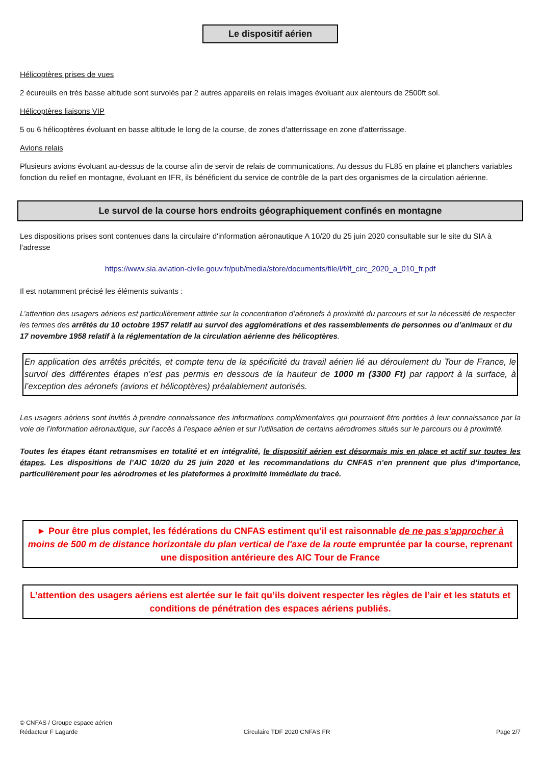Le dispositif aérien
Hélicoptères prises de vues
2 écureuils en très basse altitude sont survolés par 2 autres appareils en relais images évoluant aux alentours de 2500ft sol.
Hélicoptères liaisons VIP
5 ou 6 hélicoptères évoluant en basse altitude le long de la course, de zones d'atterrissage en zone d'atterrissage.
Avions relais
Plusieurs avions évoluant au-dessus de la course afin de servir de relais de communications. Au dessus du FL85 en plaine et planchers variables fonction du relief en montagne, évoluant en IFR, ils bénéficient du service de contrôle de la part des organismes de la circulation aérienne.
Le survol de la course hors endroits géographiquement confinés en montagne
Les dispositions prises sont contenues dans la circulaire d'information aéronautique A 10/20 du 25 juin 2020 consultable sur le site du SIA à l'adresse
https://www.sia.aviation-civile.gouv.fr/pub/media/store/documents/file/l/f/lf_circ_2020_a_010_fr.pdf
Il est notamment précisé les éléments suivants :
L’attention des usagers aériens est particulièrement attirée sur la concentration d’aéronefs à proximité du parcours et sur la nécessité de respecter les termes des arrêtés du 10 octobre 1957 relatif au survol des agglomérations et des rassemblements de personnes ou d’animaux et du 17 novembre 1958 relatif à la réglementation de la circulation aérienne des hélicoptères.
En application des arrêtés précités, et compte tenu de la spécificité du travail aérien lié au déroulement du Tour de France, le survol des différentes étapes n’est pas permis en dessous de la hauteur de 1000 m (3300 Ft) par rapport à la surface, à l’exception des aéronefs (avions et hélicoptères) préalablement autorisés.
Les usagers aériens sont invités à prendre connaissance des informations complémentaires qui pourraient être portées à leur connaissance par la voie de l’information aéronautique, sur l’accès à l’espace aérien et sur l’utilisation de certains aérodromes situés sur le parcours ou à proximité.
Toutes les étapes étant retransmises en totalité et en intégralité, le dispositif aérien est désormais mis en place et actif sur toutes les étapes. Les dispositions de l’AIC 10/20 du 25 juin 2020 et les recommandations du CNFAS n’en prennent que plus d’importance, particulièrement pour les aérodromes et les plateformes à proximité immédiate du tracé.
► Pour être plus complet, les fédérations du CNFAS estiment qu'il est raisonnable de ne pas s'approcher à moins de 500 m de distance horizontale du plan vertical de l'axe de la route empruntée par la course, reprenant une disposition antérieure des AIC Tour de France
L’attention des usagers aériens est alertée sur le fait qu’ils doivent respecter les règles de l’air et les statuts et conditions de pénétration des espaces aériens publiés.
© CNFAS / Groupe espace aérien
Rédacteur F Lagarde Circulaire TDF 2020 CNFAS FR Page 2/7